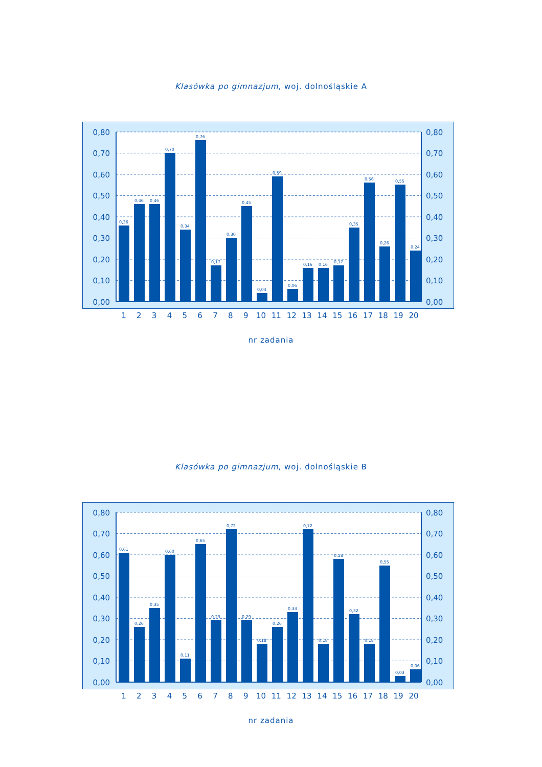Klasówka po gimnazjum, woj. dolnośląskie A
0,36
0,46
0,46
0,70
0,34
0,76
0,17
0,30
0,45
0,04
0,59
0,06
0,16
0,16
0,17
0,35
0,56
0,26
0,55
0,24
0,80
0,70
0,60
0,50
0,40
0,30
0,20
0,10
0,00
0,80
0,70
0,60
0,50
0,40
0,30
0,20
0,10
0,00
1 2 3 4 5 6 7 8 9 10 11 12 13 14 15 16 17 18 19 20
nr zadania
Klasówka po gimnazjum, woj. dolnośląskie B
0,61
0,26
0,35
0,60
0,11
0,65
0,29
0,72
0,29
0,18
0,26
0,33
0,72
0,18
0,58
0,32
0,18
0,55
0,03
0,06
0,80
0,70
0,60
0,50
0,40
0,30
0,20
0,10
0,00
0,80
0,70
0,60
0,50
0,40
0,30
0,20
0,10
0,00
1 2 3 4 5 6 7 8 9 10 11 12 13 14 15 16 17 18 19 20
nr zadania